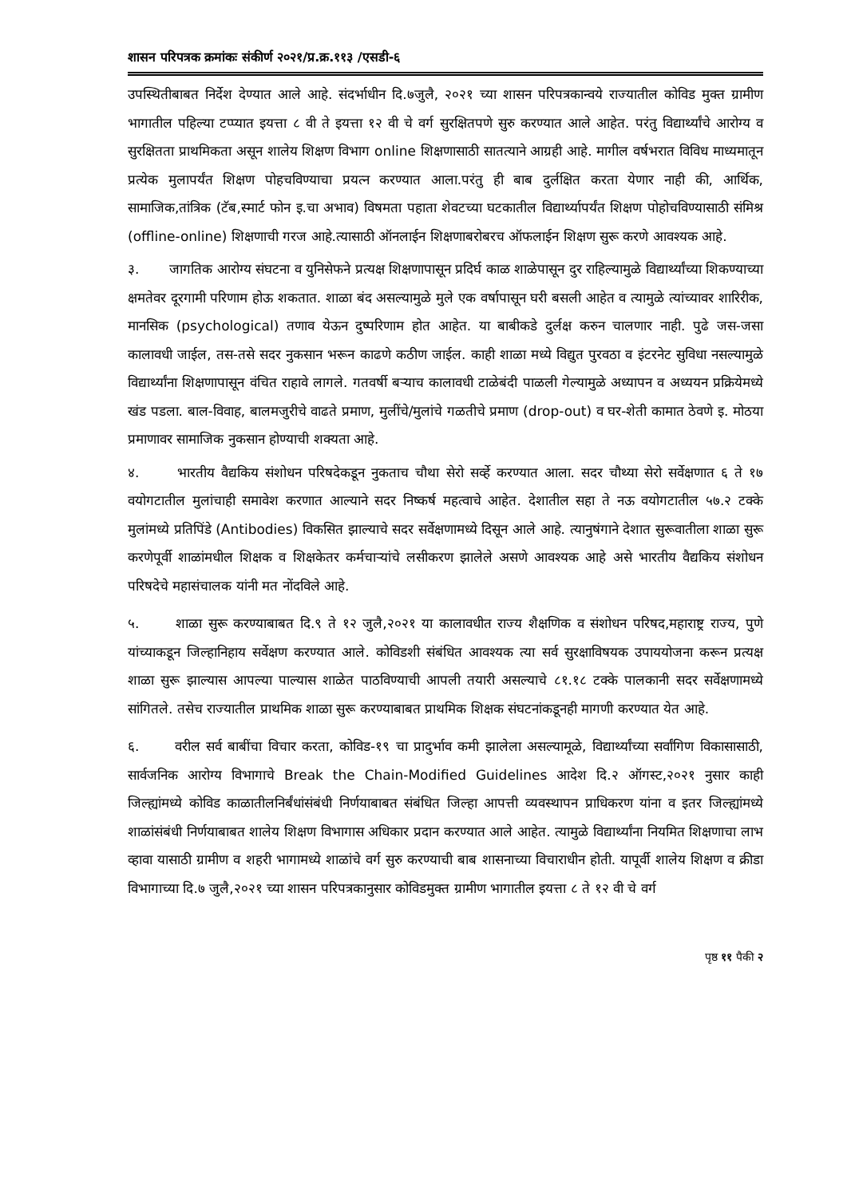शासन परिपत्रक क्रमांकः संकीर्ण २०२१/प्र.क्र.११३ /एसडी-६
उपस्थितीबाबत निर्देश देण्यात आले आहे. संदर्भाधीन दि.७जुलै, २०२१ च्या शासन परिपत्रकान्वये राज्यातील कोविड मुक्त ग्रामीण भागातील पहिल्या टप्प्यात इयत्ता ८ वी ते इयत्ता १२ वी चे वर्ग सुरक्षितपणे सुरु करण्यात आले आहेत. परंतु विद्यार्थ्यांचे आरोग्य व सुरक्षितता प्राथमिकता असून शालेय शिक्षण विभाग online शिक्षणासाठी सातत्याने आग्रही आहे. मागील वर्षभरात विविध माध्यमातून प्रत्येक मुलापर्यंत शिक्षण पोहचविण्याचा प्रयत्न करण्यात आला.परंतु ही बाब दुर्लक्षित करता येणार नाही की, आर्थिक, सामाजिक,तांत्रिक (टॅब,स्मार्ट फोन इ.चा अभाव) विषमता पहाता शेवटच्या घटकातील विद्यार्थ्यापर्यंत शिक्षण पोहोचविण्यासाठी संमिश्र (offline-online) शिक्षणाची गरज आहे.त्यासाठी ऑनलाईन शिक्षणाबरोबरच ऑफलाईन शिक्षण सुरू करणे आवश्यक आहे.
३. जागतिक आरोग्य संघटना व युनिसेफने प्रत्यक्ष शिक्षणापासून प्रदिर्घ काळ शाळेपासून दुर राहिल्यामुळे विद्यार्थ्यांच्या शिकण्याच्या क्षमतेवर दूरगामी परिणाम होऊ शकतात. शाळा बंद असल्यामुळे मुले एक वर्षापासून घरी बसली आहेत व त्यामुळे त्यांच्यावर शारिरीक, मानसिक (psychological) तणाव येऊन दुष्परिणाम होत आहेत. या बाबीकडे दुर्लक्ष करुन चालणार नाही. पुढे जस-जसा कालावधी जाईल, तस-तसे सदर नुकसान भरून काढणे कठीण जाईल. काही शाळा मध्ये विद्युत पुरवठा व इंटरनेट सुविधा नसल्यामुळे विद्यार्थ्यांना शिक्षणापासून वंचित राहावे लागले. गतवर्षी बऱ्याच कालावधी टाळेबंदी पाळली गेल्यामुळे अध्यापन व अध्ययन प्रक्रियेमध्ये खंड पडला. बाल-विवाह, बालमजुरीचे वाढते प्रमाण, मुलींचे/मुलांचे गळतीचे प्रमाण (drop-out) व घर-शेती कामात ठेवणे इ. मोठया प्रमाणावर सामाजिक नुकसान होण्याची शक्यता आहे.
४. भारतीय वैद्यकिय संशोधन परिषदेकडून नुकताच चौथा सेरो सर्व्हे करण्यात आला. सदर चौथ्या सेरो सर्वेक्षणात ६ ते १७ वयोगटातील मुलांचाही समावेश करणात आल्याने सदर निष्कर्ष महत्वाचे आहेत. देशातील सहा ते नऊ वयोगटातील ५७.२ टक्के मुलांमध्ये प्रतिपिंडे (Antibodies) विकसित झाल्याचे सदर सर्वेक्षणामध्ये दिसून आले आहे. त्यानुषंगाने देशात सुरूवातीला शाळा सुरू करणेपूर्वी शाळांमधील शिक्षक व शिक्षकेतर कर्मचाऱ्यांचे लसीकरण झालेले असणे आवश्यक आहे असे भारतीय वैद्यकिय संशोधन परिषदेचे महासंचालक यांनी मत नोंदविले आहे.
५. शाळा सुरू करण्याबाबत दि.९ ते १२ जुलै,२०२१ या कालावधीत राज्य शैक्षणिक व संशोधन परिषद,महाराष्ट्र राज्य, पुणे यांच्याकडून जिल्हानिहाय सर्वेक्षण करण्यात आले. कोविडशी संबंधित आवश्यक त्या सर्व सुरक्षाविषयक उपाययोजना करून प्रत्यक्ष शाळा सुरू झाल्यास आपल्या पाल्यास शाळेत पाठविण्याची आपली तयारी असल्याचे ८१.१८ टक्के पालकानी सदर सर्वेक्षणामध्ये सांगितले. तसेच राज्यातील प्राथमिक शाळा सुरू करण्याबाबत प्राथमिक शिक्षक संघटनांकडूनही मागणी करण्यात येत आहे.
६. वरील सर्व बाबींचा विचार करता, कोविड-१९ चा प्रादुर्भाव कमी झालेला असल्यामूळे, विद्यार्थ्यांच्या सर्वांगिण विकासासाठी, सार्वजनिक आरोग्य विभागाचे Break the Chain-Modified Guidelines आदेश दि.२ ऑगस्ट,२०२१ नुसार काही जिल्ह्यांमध्ये कोविड काळातीलनिर्बंधांसंबंधी निर्णयाबाबत संबंधित जिल्हा आपत्ती व्यवस्थापन प्राधिकरण यांना व इतर जिल्ह्यांमध्ये शाळांसंबंधी निर्णयाबाबत शालेय शिक्षण विभागास अधिकार प्रदान करण्यात आले आहेत. त्यामुळे विद्यार्थ्यांना नियमित शिक्षणाचा लाभ व्हावा यासाठी ग्रामीण व शहरी भागामध्ये शाळांचे वर्ग सुरु करण्याची बाब शासनाच्या विचाराधीन होती. यापूर्वी शालेय शिक्षण व क्रीडा विभागाच्या दि.७ जुलै,२०२१ च्या शासन परिपत्रकानुसार कोविडमुक्त ग्रामीण भागातील इयत्ता ८ ते १२ वी चे वर्ग
पृष्ठ ११ पैकी २